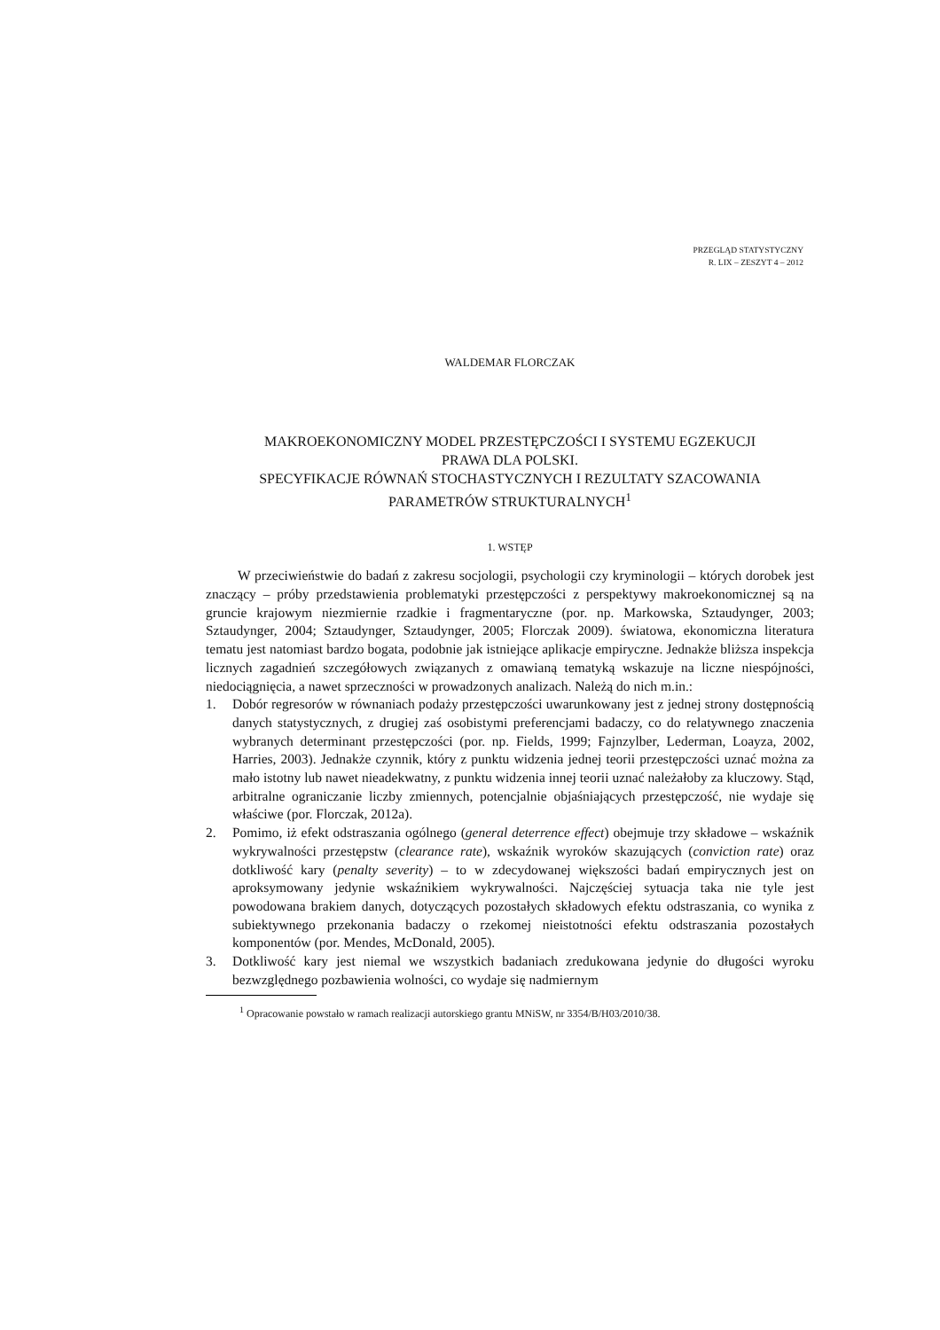PRZEGLĄD STATYSTYCZNY
R. LIX – ZESZYT 4 – 2012
WALDEMAR FLORCZAK
MAKROEKONOMICZNY MODEL PRZESTĘPCZOŚCI I SYSTEMU EGZEKUCJI
PRAWA DLA POLSKI.
SPECYFIKACJE RÓWNAŃ STOCHASTYCZNYCH I REZULTATY SZACOWANIA
PARAMETRÓW STRUKTURALNYCH<sup>1</sup>
1. WSTĘP
W przeciwieństwie do badań z zakresu socjologii, psychologii czy kryminologii – których dorobek jest znaczący – próby przedstawienia problematyki przestępczości z perspektywy makroekonomicznej są na gruncie krajowym niezmiernie rzadkie i fragmentaryczne (por. np. Markowska, Sztaudynger, 2003; Sztaudynger, 2004; Sztaudynger, Sztaudynger, 2005; Florczak 2009). światowa, ekonomiczna literatura tematu jest natomiast bardzo bogata, podobnie jak istniejące aplikacje empiryczne. Jednakże bliższa inspekcja licznych zagadnień szczegółowych związanych z omawianą tematyką wskazuje na liczne niespójności, niedociągnięcia, a nawet sprzeczności w prowadzonych analizach. Należą do nich m.in.:
1. Dobór regresorów w równaniach podaży przestępczości uwarunkowany jest z jednej strony dostępnością danych statystycznych, z drugiej zaś osobistymi preferencjami badaczy, co do relatywnego znaczenia wybranych determinant przestępczości (por. np. Fields, 1999; Fajnzylber, Lederman, Loayza, 2002, Harries, 2003). Jednakże czynnik, który z punktu widzenia jednej teorii przestępczości uznać można za mało istotny lub nawet nieadekwatny, z punktu widzenia innej teorii uznać należałoby za kluczowy. Stąd, arbitralne ograniczanie liczby zmiennych, potencjalnie objaśniających przestępczość, nie wydaje się właściwe (por. Florczak, 2012a).
2. Pomimo, iż efekt odstraszania ogólnego (general deterrence effect) obejmuje trzy składowe – wskaźnik wykrywalności przestępstw (clearance rate), wskaźnik wyroków skazujących (conviction rate) oraz dotkliwość kary (penalty severity) – to w zdecydowanej większości badań empirycznych jest on aproksymowany jedynie wskaźnikiem wykrywalności. Najczęściej sytuacja taka nie tyle jest powodowana brakiem danych, dotyczących pozostałych składowych efektu odstraszania, co wynika z subiektywnego przekonania badaczy o rzekomej nieistotności efektu odstraszania pozostałych komponentów (por. Mendes, McDonald, 2005).
3. Dotkliwość kary jest niemal we wszystkich badaniach zredukowana jedynie do długości wyroku bezwzględnego pozbawienia wolności, co wydaje się nadmiernym
<sup>1</sup> Opracowanie powstało w ramach realizacji autorskiego grantu MNiSW, nr 3354/B/H03/2010/38.